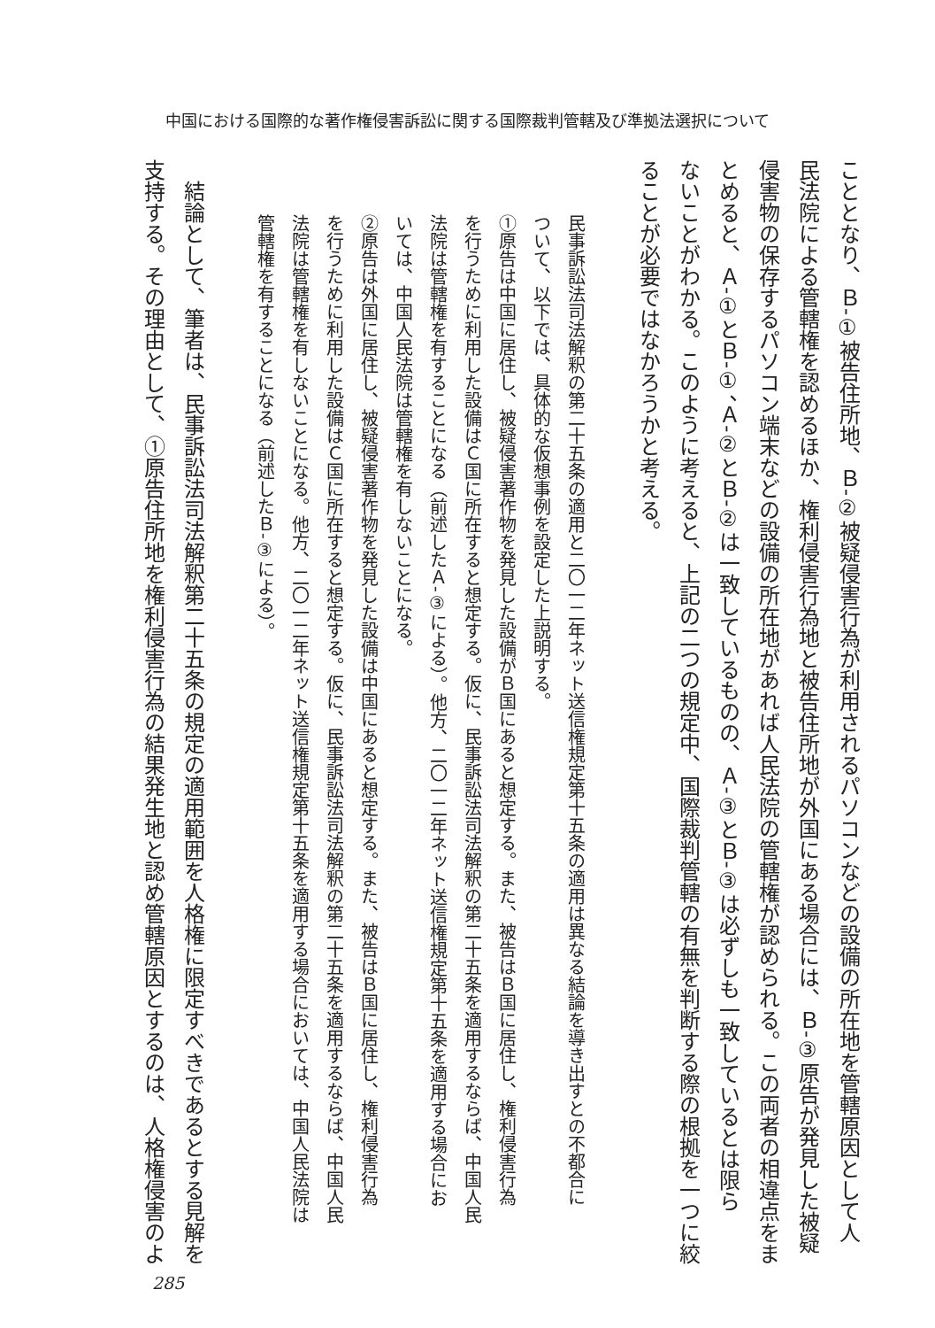中国における国際的な著作権侵害訴訟に関する国際裁判管轄及び準拠法選択について
こととなり、Ｂ‐①被告住所地、Ｂ‐②被疑侵害行為が利用されるパソコンなどの設備の所在地を管轄原因として人
民法院による管轄権を認めるほか、権利侵害行為地と被告住所地が外国にある場合には、Ｂ‐③原告が発見した被疑
侵害物の保存するパソコン端末などの設備の所在地があれば人民法院の管轄権が認められる。この両者の相違点をま
とめると、Ａ‐①とＢ‐①、Ａ‐②とＢ‐②は一致しているものの、Ａ‐③とＢ‐③は必ずしも一致しているとは限ら
ないことがわかる。このように考えると、上記の二つの規定中、国際裁判管轄の有無を判断する際の根拠を一つに絞
ることが必要ではなかろうかと考える。
民事訴訟法司法解釈の第二十五条の適用と二〇一二年ネット送信権規定第十五条の適用は異なる結論を導き出すとの不都合に
ついて、以下では、具体的な仮想事例を設定した上説明する。
①原告は中国に居住し、被疑侵害著作物を発見した設備がＢ国にあると想定する。また、被告はＢ国に居住し、権利侵害行為
を行うために利用した設備はＣ国に所在すると想定する。仮に、民事訴訟法司法解釈の第二十五条を適用するならば、中国人民
法院は管轄権を有することになる（前述したＡ‐③による）。他方、二〇一二年ネット送信権規定第十五条を適用する場合にお
いては、中国人民法院は管轄権を有しないことになる。
②原告は外国に居住し、被疑侵害著作物を発見した設備は中国にあると想定する。また、被告はＢ国に居住し、権利侵害行為
を行うために利用した設備はＣ国に所在すると想定する。仮に、民事訴訟法司法解釈の第二十五条を適用するならば、中国人民
法院は管轄権を有しないことになる。他方、二〇一二年ネット送信権規定第十五条を適用する場合においては、中国人民法院は
管轄権を有することになる（前述したＢ‐③による）。
　結論として、筆者は、民事訴訟法司法解釈第二十五条の規定の適用範囲を人格権に限定すべきであるとする見解を
支持する。その理由として、①原告住所地を権利侵害行為の結果発生地と認め管轄原因とするのは、人格権侵害のよ
285